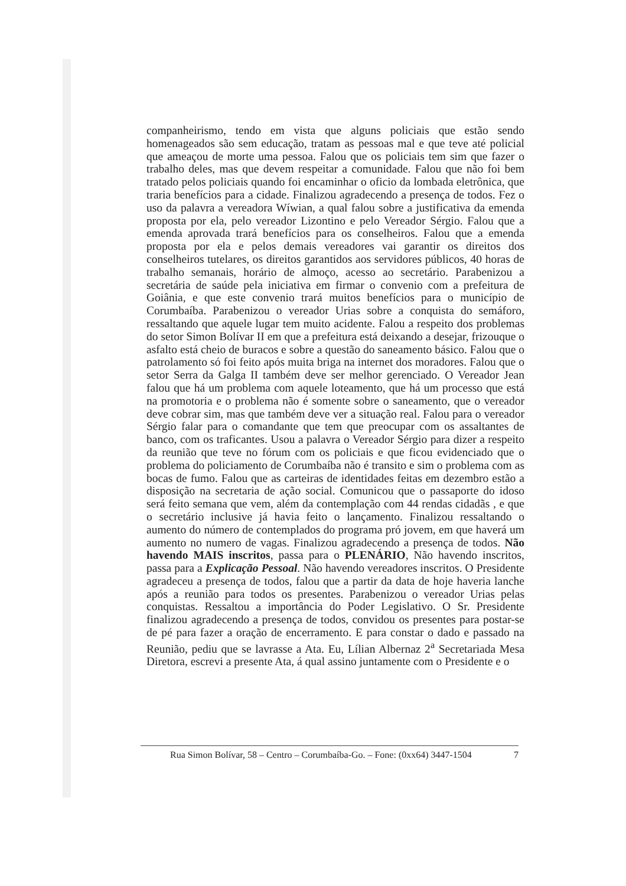companheirismo, tendo em vista que alguns policiais que estão sendo homenageados são sem educação, tratam as pessoas mal e que teve até policial que ameaçou de morte uma pessoa. Falou que os policiais tem sim que fazer o trabalho deles, mas que devem respeitar a comunidade. Falou que não foi bem tratado pelos policiais quando foi encaminhar o oficio da lombada eletrônica, que traria benefícios para a cidade. Finalizou agradecendo a presença de todos. Fez o uso da palavra a vereadora Wíwian, a qual falou sobre a justificativa da emenda proposta por ela, pelo vereador Lizontino e pelo Vereador Sérgio. Falou que a emenda aprovada trará benefícios para os conselheiros. Falou que a emenda proposta por ela e pelos demais vereadores vai garantir os direitos dos conselheiros tutelares, os direitos garantidos aos servidores públicos, 40 horas de trabalho semanais, horário de almoço, acesso ao secretário. Parabenizou a secretária de saúde pela iniciativa em firmar o convenio com a prefeitura de Goiânia, e que este convenio trará muitos benefícios para o município de Corumbaíba. Parabenizou o vereador Urias sobre a conquista do semáforo, ressaltando que aquele lugar tem muito acidente. Falou a respeito dos problemas do setor Simon Bolívar II em que a prefeitura está deixando a desejar, frizouque o asfalto está cheio de buracos e sobre a questão do saneamento básico. Falou que o patrolamento só foi feito após muita briga na internet dos moradores. Falou que o setor Serra da Galga II também deve ser melhor gerenciado. O Vereador Jean falou que há um problema com aquele loteamento, que há um processo que está na promotoria e o problema não é somente sobre o saneamento, que o vereador deve cobrar sim, mas que também deve ver a situação real. Falou para o vereador Sérgio falar para o comandante que tem que preocupar com os assaltantes de banco, com os traficantes. Usou a palavra o Vereador Sérgio para dizer a respeito da reunião que teve no fórum com os policiais e que ficou evidenciado que o problema do policiamento de Corumbaíba não é transito e sim o problema com as bocas de fumo. Falou que as carteiras de identidades feitas em dezembro estão a disposição na secretaria de ação social. Comunicou que o passaporte do idoso será feito semana que vem, além da contemplação com 44 rendas cidadãs , e que o secretário inclusive já havia feito o lançamento. Finalizou ressaltando o aumento do número de contemplados do programa pró jovem, em que haverá um aumento no numero de vagas. Finalizou agradecendo a presença de todos. Não havendo MAIS inscritos, passa para o PLENÁRIO, Não havendo inscritos, passa para a Explicação Pessoal. Não havendo vereadores inscritos. O Presidente agradeceu a presença de todos, falou que a partir da data de hoje haveria lanche após a reunião para todos os presentes. Parabenizou o vereador Urias pelas conquistas. Ressaltou a importância do Poder Legislativo. O Sr. Presidente finalizou agradecendo a presença de todos, convidou os presentes para postar-se de pé para fazer a oração de encerramento. E para constar o dado e passado na Reunião, pediu que se lavrasse a Ata. Eu, Lílian Albernaz 2<sup>a</sup> Secretariada Mesa Diretora, escrevi a presente Ata, á qual assino juntamente com o Presidente e o
Rua Simon Bolívar, 58 – Centro – Corumbaíba-Go. – Fone: (0xx64) 3447-1504 7